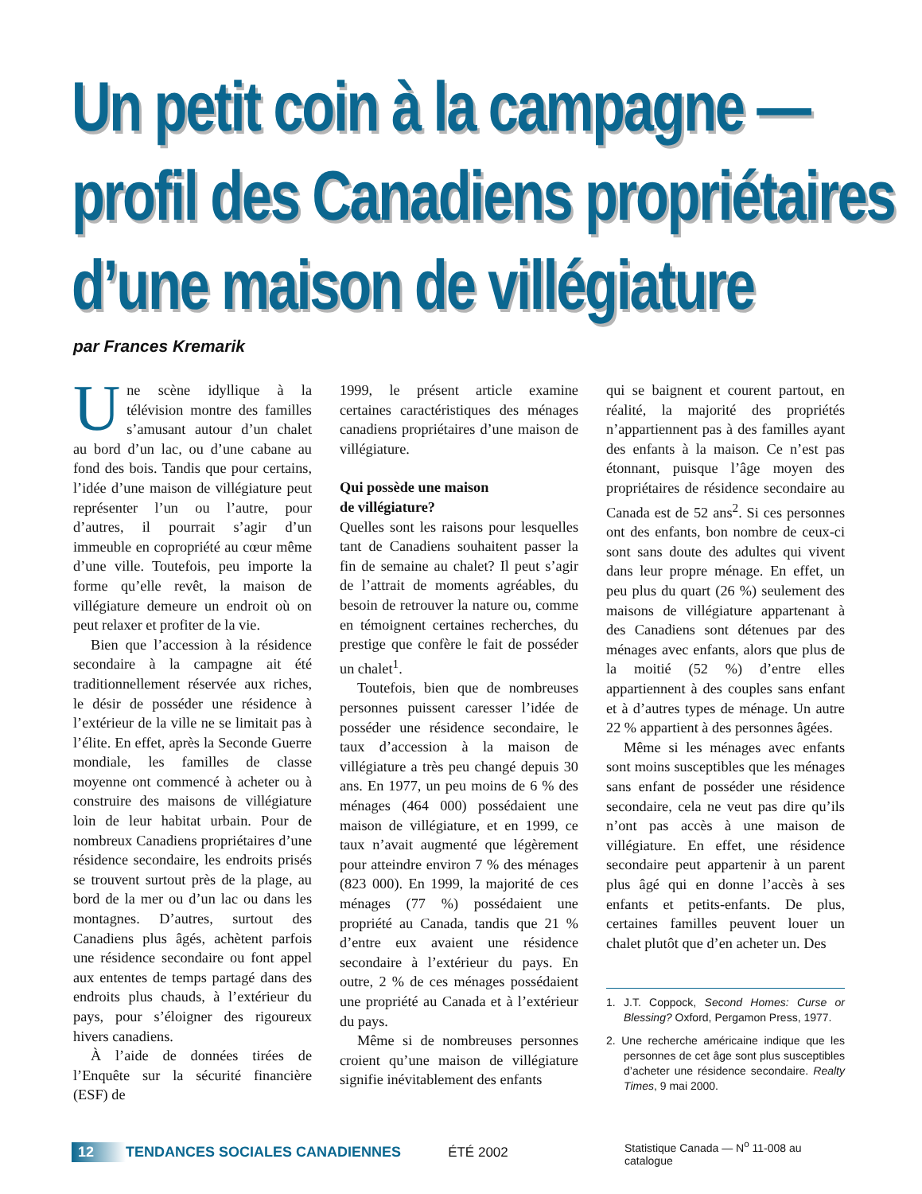Un petit coin à la campagne —
profil des Canadiens propriétaires
d’une maison de villégiature
par Frances Kremarik
Une scène idyllique à la télévision montre des familles s’amusant autour d’un chalet au bord d’un lac, ou d’une cabane au fond des bois. Tandis que pour certains, l’idée d’une maison de villégiature peut représenter l’un ou l’autre, pour d’autres, il pourrait s’agir d’un immeuble en copropriété au cœur même d’une ville. Toutefois, peu importe la forme qu’elle revêt, la maison de villégiature demeure un endroit où on peut relaxer et profiter de la vie.
Bien que l’accession à la résidence secondaire à la campagne ait été traditionnellement réservée aux riches, le désir de posséder une résidence à l’extérieur de la ville ne se limitait pas à l’élite. En effet, après la Seconde Guerre mondiale, les familles de classe moyenne ont commencé à acheter ou à construire des maisons de villégiature loin de leur habitat urbain. Pour de nombreux Canadiens propriétaires d’une résidence secondaire, les endroits prisés se trouvent surtout près de la plage, au bord de la mer ou d’un lac ou dans les montagnes. D’autres, surtout des Canadiens plus âgés, achètent parfois une résidence secondaire ou font appel aux ententes de temps partagé dans des endroits plus chauds, à l’extérieur du pays, pour s’éloigner des rigoureux hivers canadiens.
À l’aide de données tirées de l’Enquête sur la sécurité financière (ESF) de
1999, le présent article examine certaines caractéristiques des ménages canadiens propriétaires d’une maison de villégiature.
Qui possède une maison
de villégiature?
Quelles sont les raisons pour lesquelles tant de Canadiens souhaitent passer la fin de semaine au chalet? Il peut s’agir de l’attrait de moments agréables, du besoin de retrouver la nature ou, comme en témoignent certaines recherches, du prestige que confère le fait de posséder un chalet<sup>1</sup>.
Toutefois, bien que de nombreuses personnes puissent caresser l’idée de posséder une résidence secondaire, le taux d’accession à la maison de villégiature a très peu changé depuis 30 ans. En 1977, un peu moins de 6 % des ménages (464 000) possédaient une maison de villégiature, et en 1999, ce taux n’avait augmenté que légèrement pour atteindre environ 7 % des ménages (823 000). En 1999, la majorité de ces ménages (77 %) possédaient une propriété au Canada, tandis que 21 % d’entre eux avaient une résidence secondaire à l’extérieur du pays. En outre, 2 % de ces ménages possédaient une propriété au Canada et à l’extérieur du pays.
Même si de nombreuses personnes croient qu’une maison de villégiature signifie inévitablement des enfants
qui se baignent et courent partout, en réalité, la majorité des propriétés n’appartiennent pas à des familles ayant des enfants à la maison. Ce n’est pas étonnant, puisque l’âge moyen des propriétaires de résidence secondaire au Canada est de 52 ans<sup>2</sup>. Si ces personnes ont des enfants, bon nombre de ceux-ci sont sans doute des adultes qui vivent dans leur propre ménage. En effet, un peu plus du quart (26 %) seulement des maisons de villégiature appartenant à des Canadiens sont détenues par des ménages avec enfants, alors que plus de la moitié (52 %) d’entre elles appartiennent à des couples sans enfant et à d’autres types de ménage. Un autre 22 % appartient à des personnes âgées.
Même si les ménages avec enfants sont moins susceptibles que les ménages sans enfant de posséder une résidence secondaire, cela ne veut pas dire qu’ils n’ont pas accès à une maison de villégiature. En effet, une résidence secondaire peut appartenir à un parent plus âgé qui en donne l’accès à ses enfants et petits-enfants. De plus, certaines familles peuvent louer un chalet plutôt que d’en acheter un. Des
1. J.T. Coppock, Second Homes: Curse or Blessing? Oxford, Pergamon Press, 1977.
2. Une recherche américaine indique que les personnes de cet âge sont plus susceptibles d’acheter une résidence secondaire. Realty Times, 9 mai 2000.
12 TENDANCES SOCIALES CANADIENNES ÉTÉ 2002 Statistique Canada — N<sup>o</sup> 11-008 au catalogue